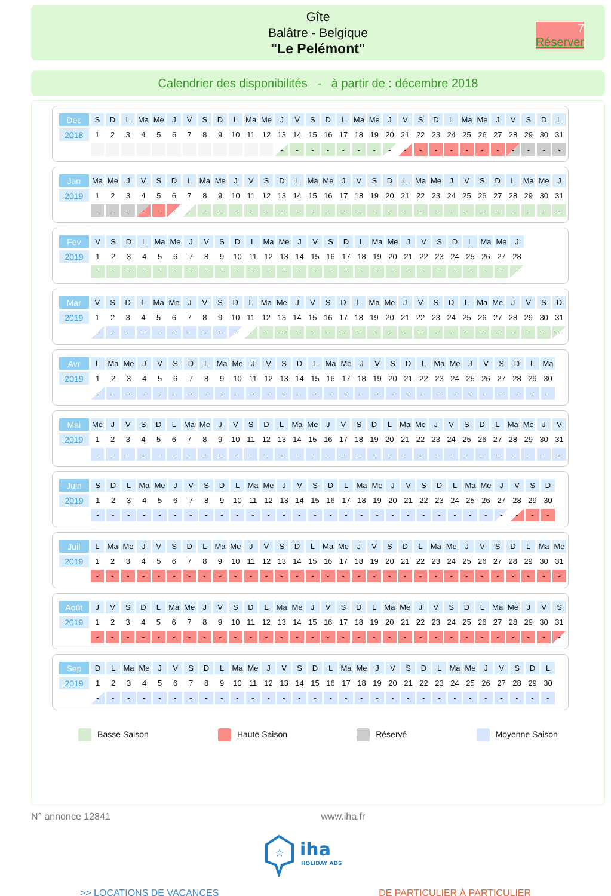Gîte
Balâtre - Belgique
"Le Pelémont"
7
Réserver
Calendrier des disponibilités - à partir de : décembre 2018
| Dec | S | D | L | Ma | Me | J | V | S | D | L | Ma | Me | J | V | S | D | L | Ma | Me | J | V | S | D | L | Ma | Me | J | V | S | D | L |
| 2018 | 1 | 2 | 3 | 4 | 5 | 6 | 7 | 8 | 9 | 10 | 11 | 12 | 13 | 14 | 15 | 16 | 17 | 18 | 19 | 20 | 21 | 22 | 23 | 24 | 25 | 26 | 27 | 28 | 29 | 30 | 31 |
| | | | | | | | | | | | | | - | - | - | - | - | - | - | - | - | - | - | - | - | - | - | - | - | - | - |
| Jan | Ma | Me | J | V | S | D | L | Ma | Me | J | V | S | D | L | Ma | Me | J | V | S | D | L | Ma | Me | J | V | S | D | L | Ma | Me | J |
| 2019 | 1 | 2 | 3 | 4 | 5 | 6 | 7 | 8 | 9 | 10 | 11 | 12 | 13 | 14 | 15 | 16 | 17 | 18 | 19 | 20 | 21 | 22 | 23 | 24 | 25 | 26 | 27 | 28 | 29 | 30 | 31 |
| | - | - | - | - | - | - | - | - | - | - | - | - | - | - | - | - | - | - | - | - | - | - | - | - | - | - | - | - | - | - | - |
| Fev | V | S | D | L | Ma | Me | J | V | S | D | L | Ma | Me | J | V | S | D | L | Ma | Me | J | V | S | D | L | Ma | Me | J |
| 2019 | 1 | 2 | 3 | 4 | 5 | 6 | 7 | 8 | 9 | 10 | 11 | 12 | 13 | 14 | 15 | 16 | 17 | 18 | 19 | 20 | 21 | 22 | 23 | 24 | 25 | 26 | 27 | 28 |
| | - | - | - | - | - | - | - | - | - | - | - | - | - | - | - | - | - | - | - | - | - | - | - | - | - | - | - | - |
| Mar | V | S | D | L | Ma | Me | J | V | S | D | L | Ma | Me | J | V | S | D | L | Ma | Me | J | V | S | D | L | Ma | Me | J | V | S | D |
| 2019 | 1 | 2 | 3 | 4 | 5 | 6 | 7 | 8 | 9 | 10 | 11 | 12 | 13 | 14 | 15 | 16 | 17 | 18 | 19 | 20 | 21 | 22 | 23 | 24 | 25 | 26 | 27 | 28 | 29 | 30 | 31 |
| | - | - | - | - | - | - | - | - | - | - | - | - | - | - | - | - | - | - | - | - | - | - | - | - | - | - | - | - | - | - | - |
| Avr | L | Ma | Me | J | V | S | D | L | Ma | Me | J | V | S | D | L | Ma | Me | J | V | S | D | L | Ma | Me | J | V | S | D | L | Ma |
| 2019 | 1 | 2 | 3 | 4 | 5 | 6 | 7 | 8 | 9 | 10 | 11 | 12 | 13 | 14 | 15 | 16 | 17 | 18 | 19 | 20 | 21 | 22 | 23 | 24 | 25 | 26 | 27 | 28 | 29 | 30 |
| | - | - | - | - | - | - | - | - | - | - | - | - | - | - | - | - | - | - | - | - | - | - | - | - | - | - | - | - | - | - |
| Mai | Me | J | V | S | D | L | Ma | Me | J | V | S | D | L | Ma | Me | J | V | S | D | L | Ma | Me | J | V | S | D | L | Ma | Me | J | V |
| 2019 | 1 | 2 | 3 | 4 | 5 | 6 | 7 | 8 | 9 | 10 | 11 | 12 | 13 | 14 | 15 | 16 | 17 | 18 | 19 | 20 | 21 | 22 | 23 | 24 | 25 | 26 | 27 | 28 | 29 | 30 | 31 |
| | - | - | - | - | - | - | - | - | - | - | - | - | - | - | - | - | - | - | - | - | - | - | - | - | - | - | - | - | - | - | - |
| Juin | S | D | L | Ma | Me | J | V | S | D | L | Ma | Me | J | V | S | D | L | Ma | Me | J | V | S | D | L | Ma | Me | J | V | S | D |
| 2019 | 1 | 2 | 3 | 4 | 5 | 6 | 7 | 8 | 9 | 10 | 11 | 12 | 13 | 14 | 15 | 16 | 17 | 18 | 19 | 20 | 21 | 22 | 23 | 24 | 25 | 26 | 27 | 28 | 29 | 30 |
| | - | - | - | - | - | - | - | - | - | - | - | - | - | - | - | - | - | - | - | - | - | - | - | - | - | - | - | - | - | - |
| Juil | L | Ma | Me | J | V | S | D | L | Ma | Me | J | V | S | D | L | Ma | Me | J | V | S | D | L | Ma | Me | J | V | S | D | L | Ma | Me |
| 2019 | 1 | 2 | 3 | 4 | 5 | 6 | 7 | 8 | 9 | 10 | 11 | 12 | 13 | 14 | 15 | 16 | 17 | 18 | 19 | 20 | 21 | 22 | 23 | 24 | 25 | 26 | 27 | 28 | 29 | 30 | 31 |
| | - | - | - | - | - | - | - | - | - | - | - | - | - | - | - | - | - | - | - | - | - | - | - | - | - | - | - | - | - | - | - |
| Août | J | V | S | D | L | Ma | Me | J | V | S | D | L | Ma | Me | J | V | S | D | L | Ma | Me | J | V | S | D | L | Ma | Me | J | V | S |
| 2019 | 1 | 2 | 3 | 4 | 5 | 6 | 7 | 8 | 9 | 10 | 11 | 12 | 13 | 14 | 15 | 16 | 17 | 18 | 19 | 20 | 21 | 22 | 23 | 24 | 25 | 26 | 27 | 28 | 29 | 30 | 31 |
| | - | - | - | - | - | - | - | - | - | - | - | - | - | - | - | - | - | - | - | - | - | - | - | - | - | - | - | - | - | - | - |
| Sep | D | L | Ma | Me | J | V | S | D | L | Ma | Me | J | V | S | D | L | Ma | Me | J | V | S | D | L | Ma | Me | J | V | S | D | L |
| 2019 | 1 | 2 | 3 | 4 | 5 | 6 | 7 | 8 | 9 | 10 | 11 | 12 | 13 | 14 | 15 | 16 | 17 | 18 | 19 | 20 | 21 | 22 | 23 | 24 | 25 | 26 | 27 | 28 | 29 | 30 |
| | - | - | - | - | - | - | - | - | - | - | - | - | - | - | - | - | - | - | - | - | - | - | - | - | - | - | - | - | - | - |
Basse Saison Haute Saison Réservé Moyenne Saison
N° annonce 12841 www.iha.fr
☆
iha
HOLIDAY ADS
>> LOCATIONS DE VACANCES DE PARTICULIER À PARTICULIER